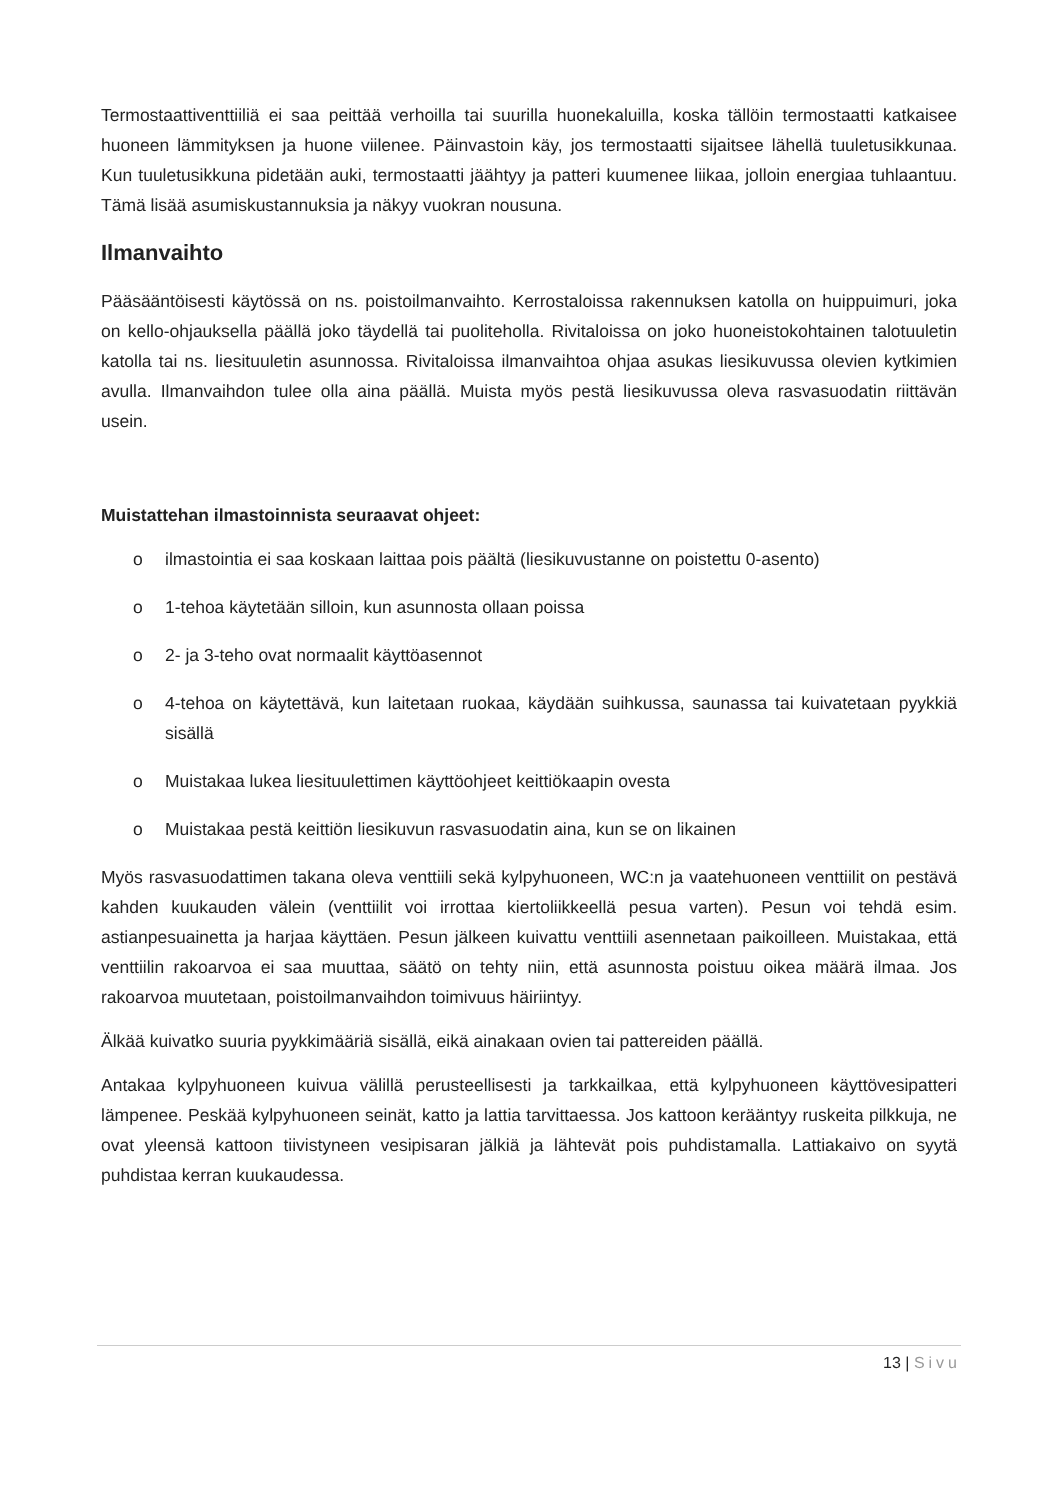Termostaattiventtiiliä ei saa peittää verhoilla tai suurilla huonekaluilla, koska tällöin termostaatti katkaisee huoneen lämmityksen ja huone viilenee. Päinvastoin käy, jos termostaatti sijaitsee lähellä tuuletusikkunaa. Kun tuuletusikkuna pidetään auki, termostaatti jäähtyy ja patteri kuumenee liikaa, jolloin energiaa tuhlaantuu. Tämä lisää asumiskustannuksia ja näkyy vuokran nousuna.
Ilmanvaihto
Pääsääntöisesti käytössä on ns. poistoilmanvaihto. Kerrostaloissa rakennuksen katolla on huippuimuri, joka on kello-ohjauksella päällä joko täydellä tai puoliteholla. Rivitaloissa on joko huoneistokohtainen talotuuletin katolla tai ns. liesituuletin asunnossa. Rivitaloissa ilmanvaihtoa ohjaa asukas liesikuvussa olevien kytkimien avulla. Ilmanvaihdon tulee olla aina päällä. Muista myös pestä liesikuvussa oleva rasvasuodatin riittävän usein.
Muistattehan ilmastoinnista seuraavat ohjeet:
o ilmastointia ei saa koskaan laittaa pois päältä (liesikuvustanne on poistettu 0-asento)
o 1-tehoa käytetään silloin, kun asunnosta ollaan poissa
o 2- ja 3-teho ovat normaalit käyttöasennot
o 4-tehoa on käytettävä, kun laitetaan ruokaa, käydään suihkussa, saunassa tai kuivatetaan pyykkiä sisällä
o Muistakaa lukea liesituulettimen käyttöohjeet keittiökaapin ovesta
o Muistakaa pestä keittiön liesikuvun rasvasuodatin aina, kun se on likainen
Myös rasvasuodattimen takana oleva venttiili sekä kylpyhuoneen, WC:n ja vaatehuoneen venttiilit on pestävä kahden kuukauden välein (venttiilit voi irrottaa kiertoliikkeellä pesua varten). Pesun voi tehdä esim. astianpesuainetta ja harjaa käyttäen. Pesun jälkeen kuivattu venttiili asennetaan paikoilleen. Muistakaa, että venttiilin rakoarvoa ei saa muuttaa, säätö on tehty niin, että asunnosta poistuu oikea määrä ilmaa. Jos rakoarvoa muutetaan, poistoilmanvaihdon toimivuus häiriintyy.
Älkää kuivatko suuria pyykkimääriä sisällä, eikä ainakaan ovien tai pattereiden päällä.
Antakaa kylpyhuoneen kuivua välillä perusteellisesti ja tarkkailkaa, että kylpyhuoneen käyttövesipatteri lämpenee. Peskää kylpyhuoneen seinät, katto ja lattia tarvittaessa. Jos kattoon kerääntyy ruskeita pilkkuja, ne ovat yleensä kattoon tiivistyneen vesipisaran jälkiä ja lähtevät pois puhdistamalla. Lattiakaivo on syytä puhdistaa kerran kuukaudessa.
13 | Sivu